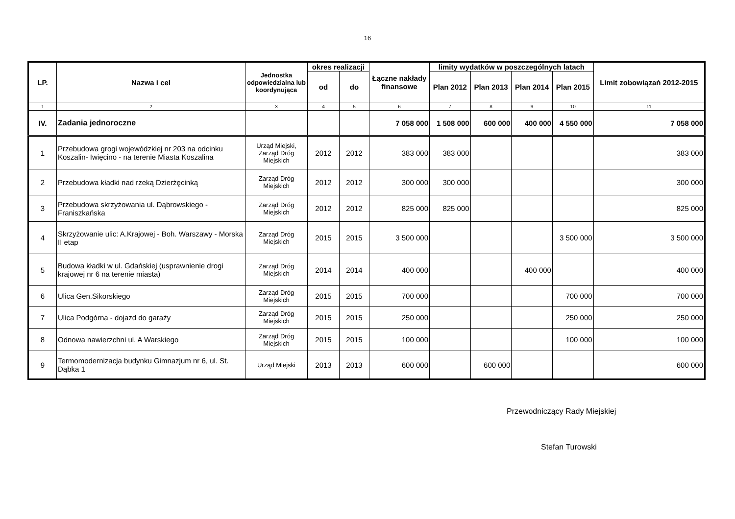16
| LP. | Nazwa i cel | Jednostka odpowiedzialna lub koordynująca | okres realizacji | | Łączne nakłady finansowe | limity wydatków w poszczególnych latach | | | | Limit zobowiązań 2012-2015 |
| --- | --- | --- | --- | --- | --- | --- | --- | --- | --- | --- |
| | | | od | do | | Plan 2012 | Plan 2013 | Plan 2014 | Plan 2015 | |
| 1 | 2 | 3 | 4 | 5 | 6 | 7 | 8 | 9 | 10 | 11 |
| IV. | Zadania jednoroczne | | | | 7 058 000 | 1 508 000 | 600 000 | 400 000 | 4 550 000 | 7 058 000 |
| 1 | Przebudowa grogi wojewódzkiej nr 203 na odcinku Koszalin- Iwięcino - na terenie Miasta Koszalina | Urząd Miejski, Zarząd Dróg Miejskich | 2012 | 2012 | 383 000 | 383 000 | | | | 383 000 |
| 2 | Przebudowa kładki nad rzeką Dzierżęcinką | Zarząd Dróg Miejskich | 2012 | 2012 | 300 000 | 300 000 | | | | 300 000 |
| 3 | Przebudowa skrzyżowania ul. Dąbrowskiego - Franiszkańska | Zarząd Dróg Miejskich | 2012 | 2012 | 825 000 | 825 000 | | | | 825 000 |
| 4 | Skrzyżowanie ulic: A.Krajowej - Boh. Warszawy - Morska II etap | Zarząd Dróg Miejskich | 2015 | 2015 | 3 500 000 | | | | 3 500 000 | 3 500 000 |
| 5 | Budowa kładki w ul. Gdańskiej (usprawnienie drogi krajowej nr 6 na terenie miasta) | Zarząd Dróg Miejskich | 2014 | 2014 | 400 000 | | | 400 000 | | 400 000 |
| 6 | Ulica Gen.Sikorskiego | Zarząd Dróg Miejskich | 2015 | 2015 | 700 000 | | | | 700 000 | 700 000 |
| 7 | Ulica Podgórna - dojazd do garaży | Zarząd Dróg Miejskich | 2015 | 2015 | 250 000 | | | | 250 000 | 250 000 |
| 8 | Odnowa nawierzchni ul. A Warskiego | Zarząd Dróg Miejskich | 2015 | 2015 | 100 000 | | | | 100 000 | 100 000 |
| 9 | Termomodernizacja budynku Gimnazjum nr 6, ul. St. Dąbka 1 | Urząd Miejski | 2013 | 2013 | 600 000 | | 600 000 | | | 600 000 |
Przewodniczący Rady Miejskiej
Stefan Turowski